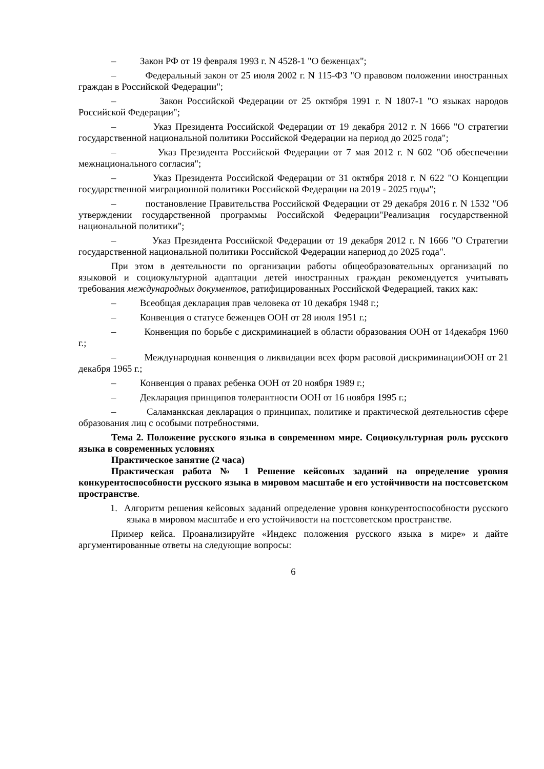– Закон РФ от 19 февраля 1993 г. N 4528-1 "О беженцах";
– Федеральный закон от 25 июля 2002 г. N 115-ФЗ "О правовом положении иностранных граждан в Российской Федерации";
– Закон Российской Федерации от 25 октября 1991 г. N 1807-1 "О языках народов Российской Федерации";
– Указ Президента Российской Федерации от 19 декабря 2012 г. N 1666 "О стратегии государственной национальной политики Российской Федерации на период до 2025 года";
– Указ Президента Российской Федерации от 7 мая 2012 г. N 602 "Об обеспечении межнационального согласия";
– Указ Президента Российской Федерации от 31 октября 2018 г. N 622 "О Концепции государственной миграционной политики Российской Федерации на 2019 - 2025 годы";
– постановление Правительства Российской Федерации от 29 декабря 2016 г. N 1532 "Об утверждении государственной программы Российской Федерации"Реализация государственной национальной политики";
– Указ Президента Российской Федерации от 19 декабря 2012 г. N 1666 "О Стратегии государственной национальной политики Российской Федерации напериод до 2025 года".
При этом в деятельности по организации работы общеобразовательных организаций по языковой и социокультурной адаптации детей иностранных граждан рекомендуется учитывать требования международных документов, ратифицированных Российской Федерацией, таких как:
– Всеобщая декларация прав человека от 10 декабря 1948 г.;
– Конвенция о статусе беженцев ООН от 28 июля 1951 г.;
– Конвенция по борьбе с дискриминацией в области образования ООН от 14декабря 1960 г.;
– Международная конвенция о ликвидации всех форм расовой дискриминацииООН от 21 декабря 1965 г.;
– Конвенция о правах ребенка ООН от 20 ноября 1989 г.;
– Декларация принципов толерантности ООН от 16 ноября 1995 г.;
– Саламанкская декларация о принципах, политике и практической деятельностив сфере образования лиц с особыми потребностями.
Тема 2. Положение русского языка в современном мире. Социокультурная роль русского языка в современных условиях
Практическое занятие (2 часа)
Практическая работа № 1 Решение кейсовых заданий на определение уровня конкурентоспособности русского языка в мировом масштабе и его устойчивости на постсоветском пространстве.
1. Алгоритм решения кейсовых заданий определение уровня конкурентоспособности русского языка в мировом масштабе и его устойчивости на постсоветском пространстве.
Пример кейса. Проанализируйте «Индекс положения русского языка в мире» и дайте аргументированные ответы на следующие вопросы:
6